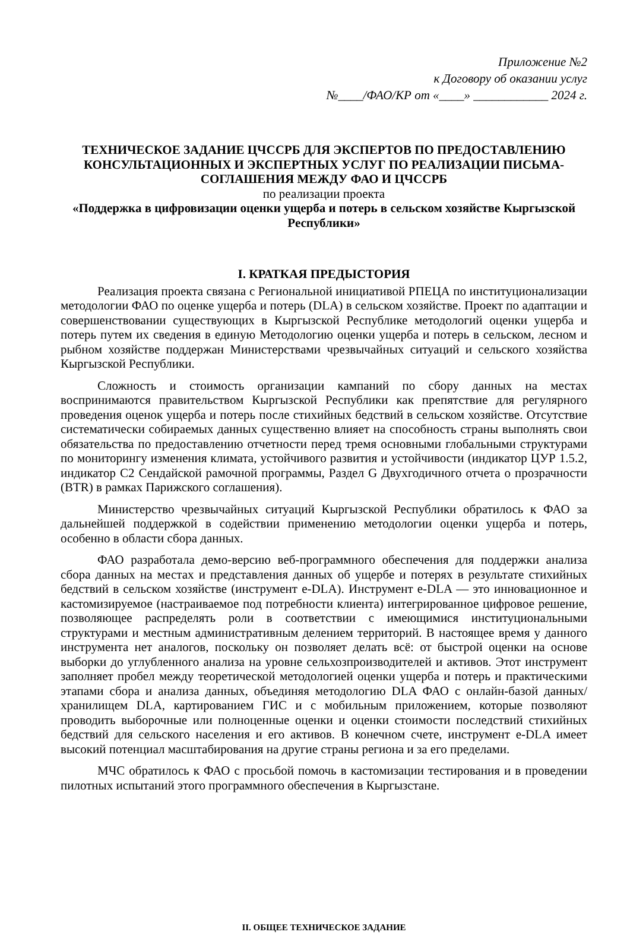Приложение №2
к Договору об оказании услуг
№____/ФАО/КР от «____» ____________ 2024 г.
ТЕХНИЧЕСКОЕ ЗАДАНИЕ ЦЧССРБ ДЛЯ ЭКСПЕРТОВ ПО ПРЕДОСТАВЛЕНИЮ КОНСУЛЬТАЦИОННЫХ И ЭКСПЕРТНЫХ УСЛУГ ПО РЕАЛИЗАЦИИ ПИСЬМА-СОГЛАШЕНИЯ МЕЖДУ ФАО И ЦЧССРБ
по реализации проекта
«Поддержка в цифровизации оценки ущерба и потерь в сельском хозяйстве Кыргызской Республики»
I. КРАТКАЯ ПРЕДЫСТОРИЯ
Реализация проекта связана с Региональной инициативой РПЕЦА по институционализации методологии ФАО по оценке ущерба и потерь (DLA) в сельском хозяйстве. Проект по адаптации и совершенствовании существующих в Кыргызской Республике методологий оценки ущерба и потерь путем их сведения в единую Методологию оценки ущерба и потерь в сельском, лесном и рыбном хозяйстве поддержан Министерствами чрезвычайных ситуаций и сельского хозяйства Кыргызской Республики.
Сложность и стоимость организации кампаний по сбору данных на местах воспринимаются правительством Кыргызской Республики как препятствие для регулярного проведения оценок ущерба и потерь после стихийных бедствий в сельском хозяйстве. Отсутствие систематически собираемых данных существенно влияет на способность страны выполнять свои обязательства по предоставлению отчетности перед тремя основными глобальными структурами по мониторингу изменения климата, устойчивого развития и устойчивости (индикатор ЦУР 1.5.2, индикатор C2 Сендайской рамочной программы, Раздел G Двухгодичного отчета о прозрачности (BTR) в рамках Парижского соглашения).
Министерство чрезвычайных ситуаций Кыргызской Республики обратилось к ФАО за дальнейшей поддержкой в содействии применению методологии оценки ущерба и потерь, особенно в области сбора данных.
ФАО разработала демо-версию веб-программного обеспечения для поддержки анализа сбора данных на местах и представления данных об ущербе и потерях в результате стихийных бедствий в сельском хозяйстве (инструмент e-DLA). Инструмент e-DLA — это инновационное и кастомизируемое (настраиваемое под потребности клиента) интегрированное цифровое решение, позволяющее распределять роли в соответствии с имеющимися институциональными структурами и местным административным делением территорий. В настоящее время у данного инструмента нет аналогов, поскольку он позволяет делать всё: от быстрой оценки на основе выборки до углубленного анализа на уровне сельхозпроизводителей и активов. Этот инструмент заполняет пробел между теоретической методологией оценки ущерба и потерь и практическими этапами сбора и анализа данных, объединяя методологию DLA ФАО с онлайн-базой данных/хранилищем DLA, картированием ГИС и с мобильным приложением, которые позволяют проводить выборочные или полноценные оценки и оценки стоимости последствий стихийных бедствий для сельского населения и его активов. В конечном счете, инструмент e-DLA имеет высокий потенциал масштабирования на другие страны региона и за его пределами.
МЧС обратилось к ФАО с просьбой помочь в кастомизации тестирования и в проведении пилотных испытаний этого программного обеспечения в Кыргызстане.
II. ОБЩЕЕ ТЕХНИЧЕСКОЕ ЗАДАНИЕ